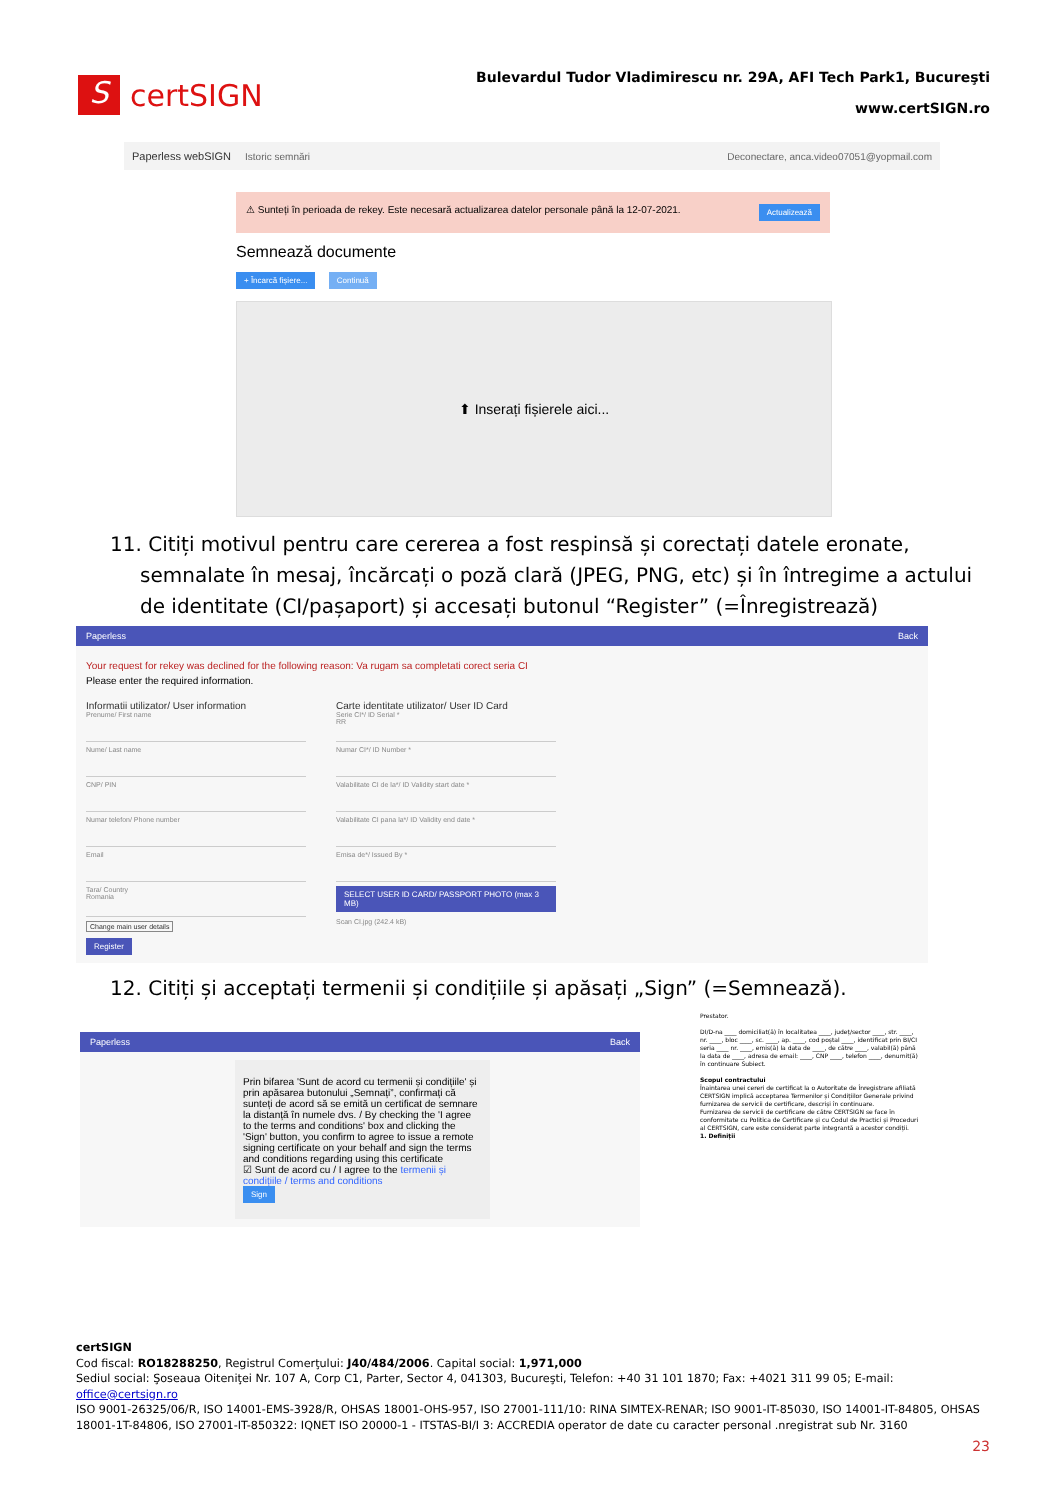S
certSIGN
Bulevardul Tudor Vladimirescu nr. 29A, AFI Tech Park1, Bucureşti
www.certSIGN.ro
Paperless webSIGN Istoric semnări Deconectare, anca.video07051@yopmail.com
⚠ Sunteți în perioada de rekey. Este necesară actualizarea datelor personale până la 12-07-2021. Actualizează
Semnează documente
+ Încarcă fișiere... Continuă
⬆ Inserați fișierele aici...
11. Citiți motivul pentru care cererea a fost respinsă și corectați datele eronate, semnalate în mesaj, încărcați o poză clară (JPEG, PNG, etc) și în întregime a actului de identitate (CI/pașaport) și accesați butonul “Register” (=Înregistrează)
Paperless Back
Your request for rekey was declined for the following reason: Va rugam sa completati corect seria CI
Please enter the required information.
Informatii utilizator/ User information
Prenume/ First name
Nume/ Last name
CNP/ PIN
Numar telefon/ Phone number
Email
Tara/ Country
Romania
Change main user details
Register
Carte identitate utilizator/ User ID Card
Serie CI*/ ID Serial *
RR
Numar CI*/ ID Number *
Valabilitate CI de la*/ ID Validity start date *
Valabilitate CI pana la*/ ID Validity end date *
Emisa de*/ Issued By *
SELECT USER ID CARD/ PASSPORT PHOTO (max 3 MB)
Scan CI.jpg (242.4 kB)
12. Citiți și acceptați termenii și condițiile și apăsați „Sign” (=Semnează).
Paperless Back
Prin bifarea 'Sunt de acord cu termenii și condițiile' și prin apăsarea butonului „Semnați”, confirmați că sunteți de acord să se emită un certificat de semnare la distanță în numele dvs. / By checking the 'I agree to the terms and conditions' box and clicking the 'Sign' button, you confirm to agree to issue a remote signing certificate on your behalf and sign the terms and conditions regarding using this certificate
☑ Sunt de acord cu / I agree to the termenii și condițiile / terms and conditions
Sign
Prestator.
DI/D-na ____ domiciliat(ă) în localitatea ____, județ/sector ____, str. ____, nr. ____, bloc ____, sc. ____, ap. ____, cod poștal ____, identificat prin BI/CI seria ____ nr. ____, emis(ă) la data de ____, de către ____, valabil(ă) până la data de ____, adresa de email: ____, CNP ____, telefon ____, denumit(ă) în continuare Subiect.
Scopul contractului
Înaintarea unei cereri de certificat la o Autoritate de Înregistrare afiliată CERTSIGN implică acceptarea Termenilor și Condițiilor Generale privind furnizarea de servicii de certificare, descriși în continuare.
Furnizarea de servicii de certificare de către CERTSIGN se face în conformitate cu Politica de Certificare și cu Codul de Practici și Proceduri al CERTSIGN, care este considerat parte integrantă a acestor condiții.
1. Definiții
certSIGN
Cod fiscal: RO18288250, Registrul Comerţului: J40/484/2006. Capital social: 1,971,000
Sediul social: Şoseaua Oiteniţei Nr. 107 A, Corp C1, Parter, Sector 4, 041303, Bucureşti, Telefon: +40 31 101 1870; Fax: +4021 311 99 05; E-mail: office@certsign.ro
ISO 9001-26325/06/R, ISO 14001-EMS-3928/R, OHSAS 18001-OHS-957, ISO 27001-111/10: RINA SIMTEX-RENAR; ISO 9001-IT-85030, ISO 14001-IT-84805, OHSAS 18001-1T-84806, ISO 27001-IT-850322: IQNET ISO 20000-1 - ITSTAS-BI/I 3: ACCREDIA operator de date cu caracter personal .nregistrat sub Nr. 3160
23